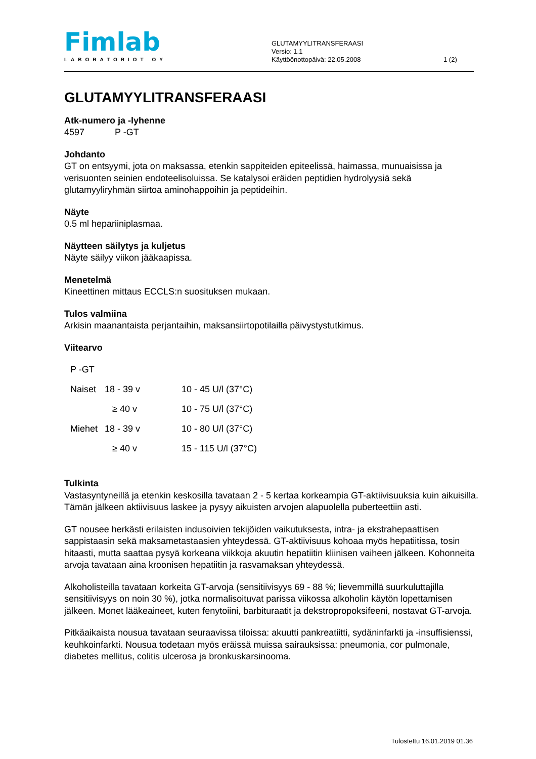Fimlab
LABORATORIOT OY
GLUTAMYYLITRANSFERAASI
Versio: 1.1
Käyttöönottopäivä: 22.05.2008
1 (2)
GLUTAMYYLITRANSFERAASI
Atk-numero ja -lyhenne
4597 P -GT
Johdanto
GT on entsyymi, jota on maksassa, etenkin sappiteiden epiteelissä, haimassa, munuaisissa ja verisuonten seinien endoteelisoluissa. Se katalysoi eräiden peptidien hydrolyysiä sekä glutamyyliryhmän siirtoa aminohappoihin ja peptideihin.
Näyte
0.5 ml hepariiniplasmaa.
Näytteen säilytys ja kuljetus
Näyte säilyy viikon jääkaapissa.
Menetelmä
Kineettinen mittaus ECCLS:n suosituksen mukaan.
Tulos valmiina
Arkisin maanantaista perjantaihin, maksansiirtopotilailla päivystystutkimus.
Viitearvo
| P -GT | | |
| Naiset | 18 - 39 v | 10 - 45 U/l (37°C) |
| | ≥ 40 v | 10 - 75 U/l (37°C) |
| Miehet | 18 - 39 v | 10 - 80 U/l (37°C) |
| | ≥ 40 v | 15 - 115 U/l (37°C) |
Tulkinta
Vastasyntyneillä ja etenkin keskosilla tavataan 2 - 5 kertaa korkeampia GT-aktiivisuuksia kuin aikuisilla. Tämän jälkeen aktiivisuus laskee ja pysyy aikuisten arvojen alapuolella puberteettiin asti.
GT nousee herkästi erilaisten indusoivien tekijöiden vaikutuksesta, intra- ja ekstrahepaattisen sappistaasin sekä maksametastaasien yhteydessä. GT-aktiivisuus kohoaa myös hepatiitissa, tosin hitaasti, mutta saattaa pysyä korkeana viikkoja akuutin hepatiitin kliinisen vaiheen jälkeen. Kohonneita arvoja tavataan aina kroonisen hepatiitin ja rasvamaksan yhteydessä.
Alkoholisteilla tavataan korkeita GT-arvoja (sensitiivisyys 69 - 88 %; lievemmillä suurkuluttajilla sensitiivisyys on noin 30 %), jotka normalisoituvat parissa viikossa alkoholin käytön lopettamisen jälkeen. Monet lääkeaineet, kuten fenytoiini, barbituraatit ja dekstropropoksifeeni, nostavat GT-arvoja.
Pitkäaikaista nousua tavataan seuraavissa tiloissa: akuutti pankreatiitti, sydäninfarkti ja -insuffisienssi, keuhkoinfarkti. Nousua todetaan myös eräissä muissa sairauksissa: pneumonia, cor pulmonale, diabetes mellitus, colitis ulcerosa ja bronkuskarsinooma.
Tulostettu 16.01.2019 01.36